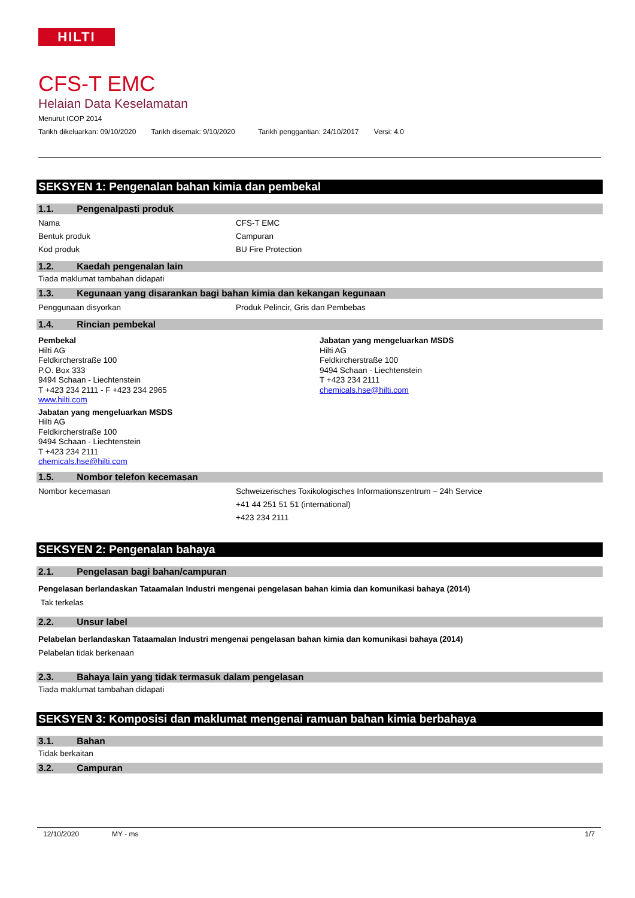HILTI
CFS-T EMC
Helaian Data Keselamatan
Menurut ICOP 2014
Tarikh dikeluarkan: 09/10/2020 Tarikh disemak: 9/10/2020 Tarikh penggantian: 24/10/2017 Versi: 4.0
SEKSYEN 1: Pengenalan bahan kimia dan pembekal
1.1. Pengenalpasti produk
Nama CFS-T EMC
Bentuk produk Campuran
Kod produk BU Fire Protection
1.2. Kaedah pengenalan lain
Tiada maklumat tambahan didapati
1.3. Kegunaan yang disarankan bagi bahan kimia dan kekangan kegunaan
Penggunaan disyorkan Produk Pelincir, Gris dan Pembebas
1.4. Rincian pembekal
Pembekal
Hilti AG
Feldkircherstraße 100
P.O. Box 333
9494 Schaan - Liechtenstein
T +423 234 2111 - F +423 234 2965
www.hilti.com
Jabatan yang mengeluarkan MSDS
Hilti AG
Feldkircherstraße 100
9494 Schaan - Liechtenstein
T +423 234 2111
chemicals.hse@hilti.com
Jabatan yang mengeluarkan MSDS
Hilti AG
Feldkircherstraße 100
9494 Schaan - Liechtenstein
T +423 234 2111
chemicals.hse@hilti.com
1.5. Nombor telefon kecemasan
Nombor kecemasan Schweizerisches Toxikologisches Informationszentrum – 24h Service
+41 44 251 51 51 (international)
+423 234 2111
SEKSYEN 2: Pengenalan bahaya
2.1. Pengelasan bagi bahan/campuran
Pengelasan berlandaskan Tataamalan Industri mengenai pengelasan bahan kimia dan komunikasi bahaya (2014)
Tak terkelas
2.2. Unsur label
Pelabelan berlandaskan Tataamalan Industri mengenai pengelasan bahan kimia dan komunikasi bahaya (2014)
Pelabelan tidak berkenaan
2.3. Bahaya lain yang tidak termasuk dalam pengelasan
Tiada maklumat tambahan didapati
SEKSYEN 3: Komposisi dan maklumat mengenai ramuan bahan kimia berbahaya
3.1. Bahan
Tidak berkaitan
3.2. Campuran
12/10/2020 MY - ms 1/7